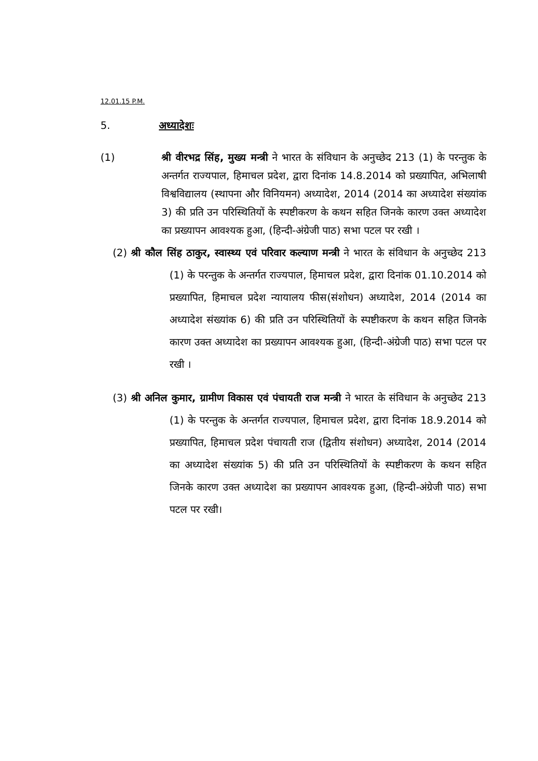12.01.15 P.M.
5. अध्यादेशः
(1) श्री वीरभद्र सिंह, मुख्य मन्त्री ने भारत के संविधान के अनुच्छेद 213 (1) के परन्तुक के अन्तर्गत राज्यपाल, हिमाचल प्रदेश, द्वारा दिनांक 14.8.2014 को प्रख्यापित, अभिलाषी विश्वविद्यालय (स्थापना और विनियमन) अध्यादेश, 2014 (2014 का अध्यादेश संख्यांक 3) की प्रति उन परिस्थितियों के स्पष्टीकरण के कथन सहित जिनके कारण उक्त अध्यादेश का प्रख्यापन आवश्यक हुआ, (हिन्दी-अंग्रेजी पाठ) सभा पटल पर रखी ।
(2) श्री कौल सिंह ठाकुर, स्वास्थ्य एवं परिवार कल्याण मन्त्री ने भारत के संविधान के अनुच्छेद 213 (1) के परन्तुक के अन्तर्गत राज्यपाल, हिमाचल प्रदेश, द्वारा दिनांक 01.10.2014 को प्रख्यापित, हिमाचल प्रदेश न्यायालय फीस(संशोधन) अध्यादेश, 2014 (2014 का अध्यादेश संख्यांक 6) की प्रति उन परिस्थितियों के स्पष्टीकरण के कथन सहित जिनके कारण उक्त अध्यादेश का प्रख्यापन आवश्यक हुआ, (हिन्दी-अंग्रेजी पाठ) सभा पटल पर रखी ।
(3) श्री अनिल कुमार, ग्रामीण विकास एवं पंचायती राज मन्त्री ने भारत के संविधान के अनुच्छेद 213 (1) के परन्तुक के अन्तर्गत राज्यपाल, हिमाचल प्रदेश, द्वारा दिनांक 18.9.2014 को प्रख्यापित, हिमाचल प्रदेश पंचायती राज (द्वितीय संशोधन) अध्यादेश, 2014 (2014 का अध्यादेश संख्यांक 5) की प्रति उन परिस्थितियों के स्पष्टीकरण के कथन सहित जिनके कारण उक्त अध्यादेश का प्रख्यापन आवश्यक हुआ, (हिन्दी-अंग्रेजी पाठ) सभा पटल पर रखी।